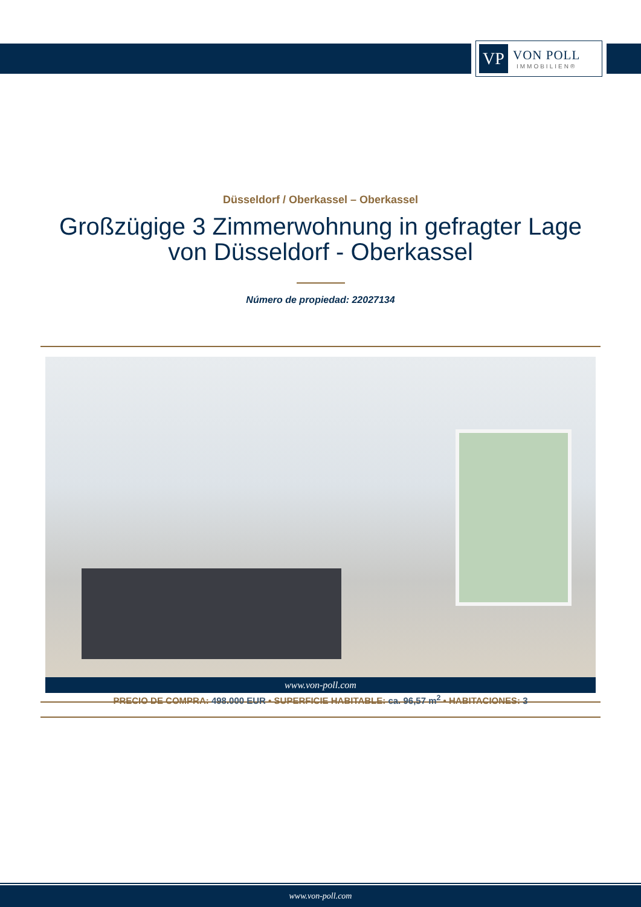VP
VON POLL
IMMOBILIEN®
Düsseldorf / Oberkassel – Oberkassel
Großzügige 3 Zimmerwohnung in gefragter Lage
von Düsseldorf - Oberkassel
Número de propiedad: 22027134
www.von-poll.com
PRECIO DE COMPRA: 498.000 EUR • SUPERFICIE HABITABLE: ca. 96,57 m<sup>2</sup> • HABITACIONES: 3
www.von-poll.com